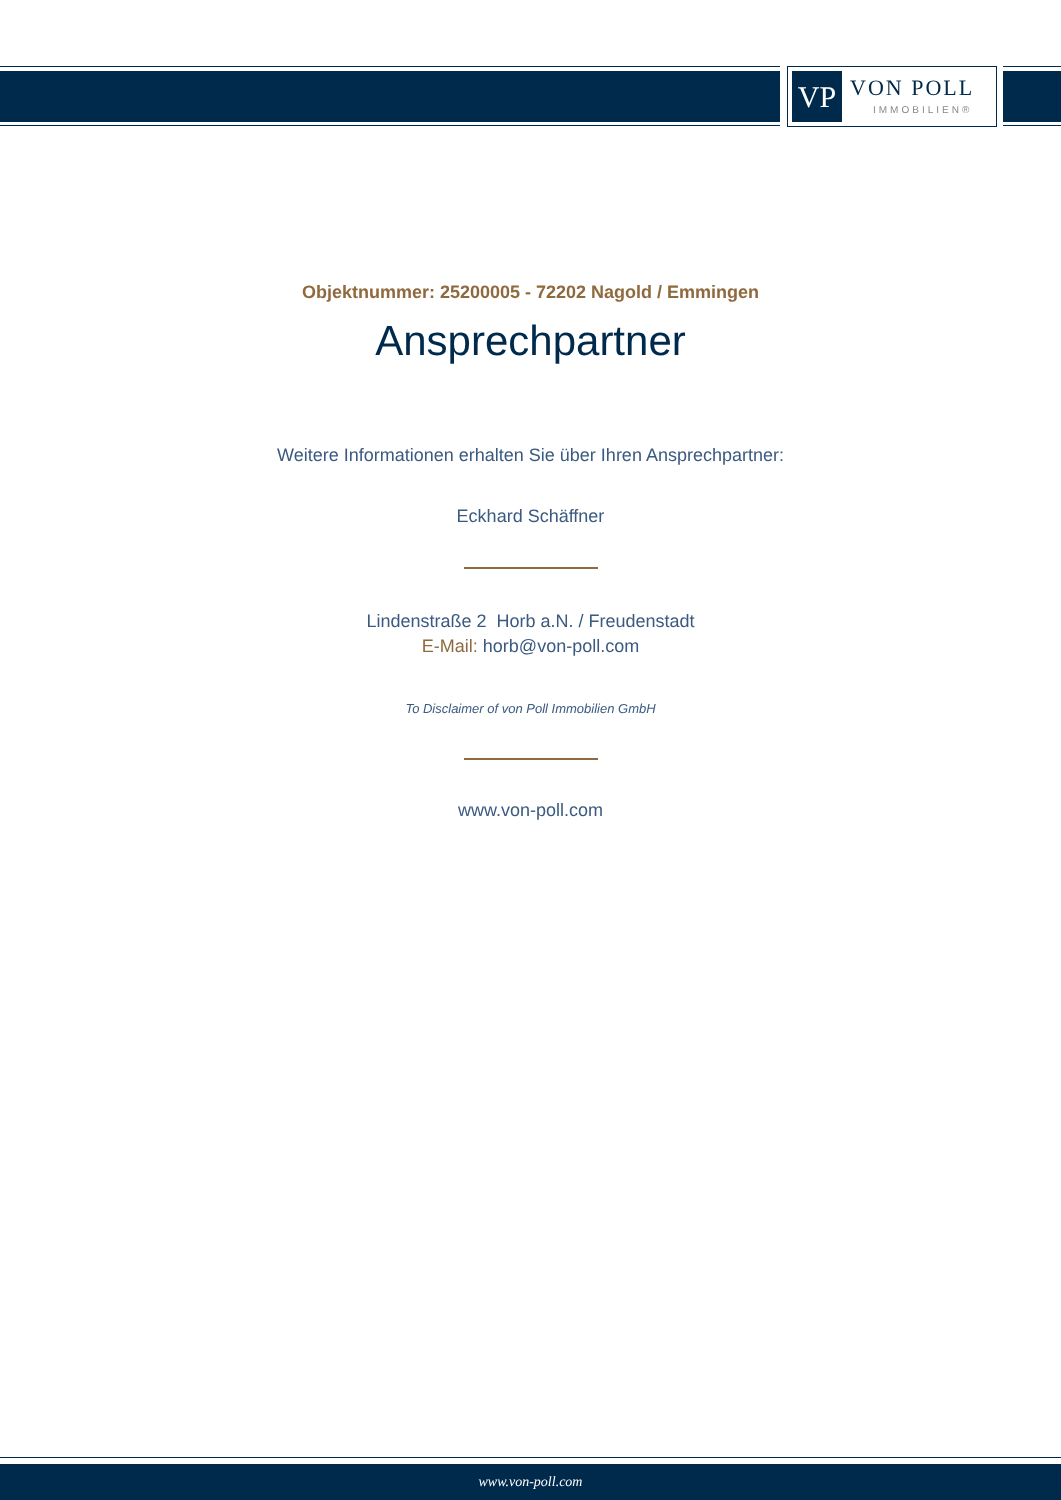VP VON POLL
IMMOBILIEN®
Objektnummer: 25200005 - 72202 Nagold / Emmingen
Ansprechpartner
Weitere Informationen erhalten Sie über Ihren Ansprechpartner:
Eckhard Schäffner
Lindenstraße 2 Horb a.N. / Freudenstadt
E-Mail: horb@von-poll.com
To Disclaimer of von Poll Immobilien GmbH
www.von-poll.com
www.von-poll.com